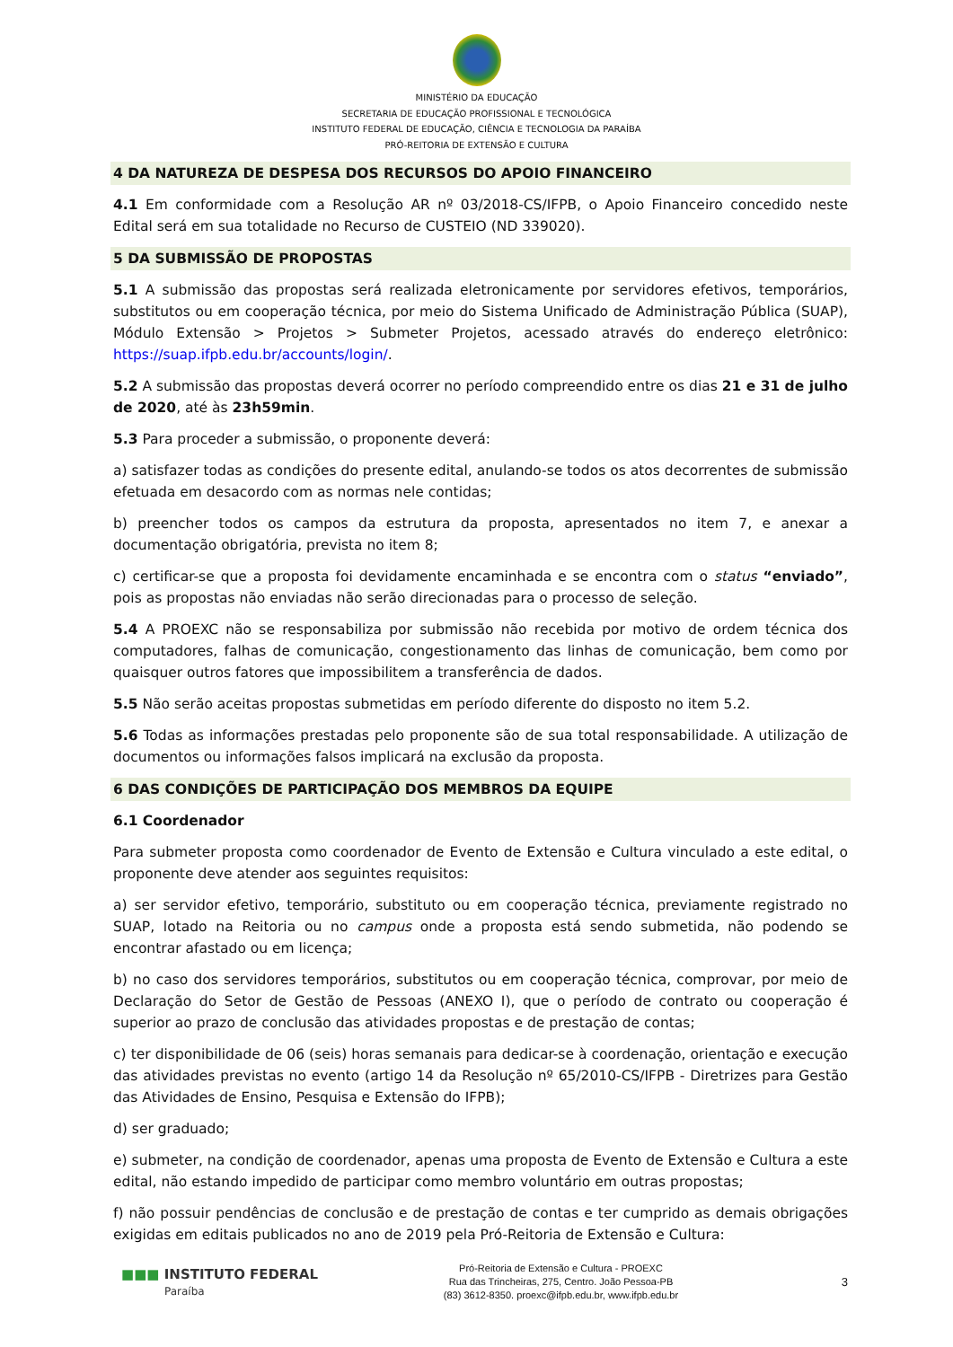MINISTÉRIO DA EDUCAÇÃO
SECRETARIA DE EDUCAÇÃO PROFISSIONAL E TECNOLÓGICA
INSTITUTO FEDERAL DE EDUCAÇÃO, CIÊNCIA E TECNOLOGIA DA PARAÍBA
PRÓ-REITORIA DE EXTENSÃO E CULTURA
4 DA NATUREZA DE DESPESA DOS RECURSOS DO APOIO FINANCEIRO
4.1 Em conformidade com a Resolução AR nº 03/2018-CS/IFPB, o Apoio Financeiro concedido neste Edital será em sua totalidade no Recurso de CUSTEIO (ND 339020).
5 DA SUBMISSÃO DE PROPOSTAS
5.1 A submissão das propostas será realizada eletronicamente por servidores efetivos, temporários, substitutos ou em cooperação técnica, por meio do Sistema Unificado de Administração Pública (SUAP), Módulo Extensão > Projetos > Submeter Projetos, acessado através do endereço eletrônico: https://suap.ifpb.edu.br/accounts/login/.
5.2 A submissão das propostas deverá ocorrer no período compreendido entre os dias 21 e 31 de julho de 2020, até às 23h59min.
5.3 Para proceder a submissão, o proponente deverá:
a) satisfazer todas as condições do presente edital, anulando-se todos os atos decorrentes de submissão efetuada em desacordo com as normas nele contidas;
b) preencher todos os campos da estrutura da proposta, apresentados no item 7, e anexar a documentação obrigatória, prevista no item 8;
c) certificar-se que a proposta foi devidamente encaminhada e se encontra com o status “enviado”, pois as propostas não enviadas não serão direcionadas para o processo de seleção.
5.4 A PROEXC não se responsabiliza por submissão não recebida por motivo de ordem técnica dos computadores, falhas de comunicação, congestionamento das linhas de comunicação, bem como por quaisquer outros fatores que impossibilitem a transferência de dados.
5.5 Não serão aceitas propostas submetidas em período diferente do disposto no item 5.2.
5.6 Todas as informações prestadas pelo proponente são de sua total responsabilidade. A utilização de documentos ou informações falsos implicará na exclusão da proposta.
6 DAS CONDIÇÕES DE PARTICIPAÇÃO DOS MEMBROS DA EQUIPE
6.1 Coordenador
Para submeter proposta como coordenador de Evento de Extensão e Cultura vinculado a este edital, o proponente deve atender aos seguintes requisitos:
a) ser servidor efetivo, temporário, substituto ou em cooperação técnica, previamente registrado no SUAP, lotado na Reitoria ou no campus onde a proposta está sendo submetida, não podendo se encontrar afastado ou em licença;
b) no caso dos servidores temporários, substitutos ou em cooperação técnica, comprovar, por meio de Declaração do Setor de Gestão de Pessoas (ANEXO I), que o período de contrato ou cooperação é superior ao prazo de conclusão das atividades propostas e de prestação de contas;
c) ter disponibilidade de 06 (seis) horas semanais para dedicar-se à coordenação, orientação e execução das atividades previstas no evento (artigo 14 da Resolução nº 65/2010-CS/IFPB - Diretrizes para Gestão das Atividades de Ensino, Pesquisa e Extensão do IFPB);
d) ser graduado;
e) submeter, na condição de coordenador, apenas uma proposta de Evento de Extensão e Cultura a este edital, não estando impedido de participar como membro voluntário em outras propostas;
f) não possuir pendências de conclusão e de prestação de contas e ter cumprido as demais obrigações exigidas em editais publicados no ano de 2019 pela Pró-Reitoria de Extensão e Cultura:
■■■ INSTITUTO FEDERAL
Paraíba
Pró-Reitoria de Extensão e Cultura - PROEXC
Rua das Trincheiras, 275, Centro. João Pessoa-PB
(83) 3612-8350. proexc@ifpb.edu.br, www.ifpb.edu.br
3